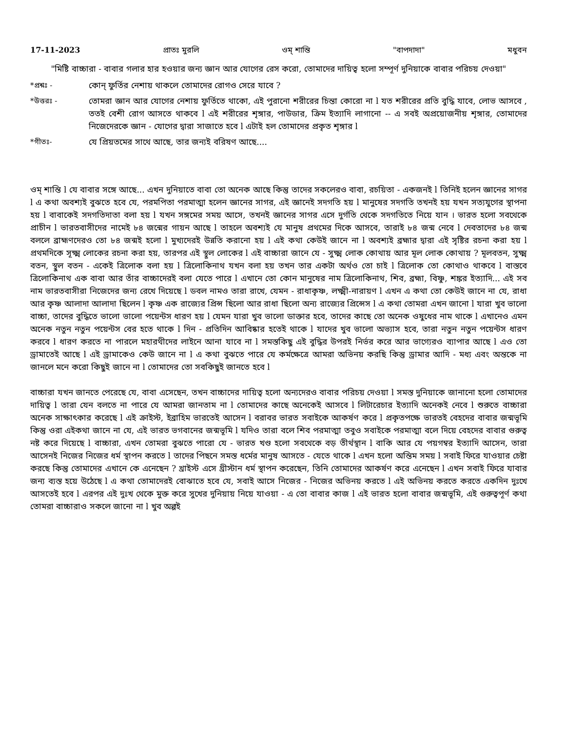17-11-2023 প্রাতঃ মুরলি ওম্ শান্তি "বাপদাদা" মধুবন
"মিষ্টি বাচ্চারা - বাবার গলার হার হওয়ার জন্য জ্ঞান আর যোগের রেস করো, তোমাদের দায়িত্ব হলো সম্পূর্ণ দুনিয়াকে বাবার পরিচয় দেওয়া"
*প্রশ্নঃ - কোন্ ফুর্তির নেশায় থাকলে তোমাদের রোগও সেরে যাবে ?
*উত্তরঃ - তোমরা জ্ঞান আর যোগের নেশায় ফুর্তিতে থাকো, এই পুরানো শরীরের চিন্তা কোরো না l যত শরীরের প্রতি বুদ্ধি যাবে, লোভ আসবে , ততই বেশী রোগ আসতে থাকবে l এই শরীরের শৃঙ্গার, পাউডার, ক্রিম ইত্যাদি লাগানো -- এ সবই অপ্রয়োজনীয় শৃঙ্গার, তোমাদের নিজেদেরকে জ্ঞান - যোগের দ্বারা সাজাতে হবে l এটাই হল তোমাদের প্রকৃত শৃঙ্গার l
*গীতঃ- যে প্রিয়তমের সাথে আছে, তার জন্যই বরিষণ আছে....
ওম্ শান্তি l যে বাবার সঙ্গে আছে... এখন দুনিয়াতে বাবা তো অনেক আছে কিন্তু তাদের সকলেরও বাবা, রচয়িতা - একজনই l তিনিই হলেন জ্ঞানের সাগর l এ কথা অবশ্যই বুঝতে হবে যে, পরমপিতা পরমাত্মা হলেন জ্ঞানের সাগর, এই জ্ঞানেই সদগতি হয় l মানুষের সদগতি তখনই হয় যখন সত্যযুগের স্থাপনা হয় l বাবাকেই সদগতিদাতা বলা হয় l যখন সঙ্গমের সময় আসে, তখনই জ্ঞানের সাগর এসে দুর্গতি থেকে সদগতিতে নিয়ে যান । ভারত হলো সবথেকে প্রাচীন l ভারতবাসীদের নামেই ৮৪ জন্মের গায়ন আছে l তাহলে অবশ্যই যে মানুষ প্রথমের দিকে আসবে, তারাই ৮৪ জন্ম নেবে l দেবতাদের ৮৪ জন্ম বললে ব্রাহ্মণদেরও তো ৮৪ জন্মই হলো l মুখ্যদেরই উন্নতি করানো হয় l এই কথা কেউই জানে না l অবশ্যই ব্রহ্মার দ্বারা এই সৃষ্টির রচনা করা হয় l প্রথমদিকে সূক্ষ্ম লোকের রচনা করা হয়, তারপর এই স্থূল লোকের l এই বাচ্চারা জানে যে - সুক্ষ্ম লোক কোথায় আর মূল লোক কোথায় ? মূলবতন, সুক্ষ্ম বতন, স্থুল বতন - একেই ত্রিলোক বলা হয় l ত্রিলোকিনাথ যখন বলা হয় তখন তার একটা অর্থও তো চাই l ত্রিলোক তো কোথাও থাকবে l বাস্তবে ত্রিলোকিনাথ এক বাবা আর তাঁর বাচ্চাদেরই বলা যেতে পারে l এখানে তো কোন মানুষের নাম ত্রিলোকিনাথ, শিব, ব্রহ্মা, বিষ্ণু, শঙ্কর ইত্যাদি... এই সব নাম ভারতবাসীরা নিজেদের জন্য রেখে দিয়েছে l ডবল নামও তারা রাখে, যেমন - রাধাকৃষ্ণ, লক্ষ্মী-নারায়ণ l এখন এ কথা তো কেউই জানে না যে, রাধা আর কৃষ্ণ আলাদা আলাদা ছিলেন l কৃষ্ণ এক রাজ্যের প্রিন্স ছিলো আর রাধা ছিলো অন্য রাজ্যের প্রিন্সেস l এ কথা তোমরা এখন জানো l যারা খুব ভালো বাচ্চা, তাদের বুদ্ধিতে ভালো ভালো পয়েন্টস ধারণ হয় l যেমন যারা খুব ভালো ডাক্তার হবে, তাদের কাছে তো অনেক ওষুধের নাম থাকে l এখানেও এমন অনেক নতুন নতুন পয়েন্টস বের হতে থাকে l দিন - প্রতিদিন আবিষ্কার হতেই থাকে l যাদের খুব ভালো অভ্যাস হবে, তারা নতুন নতুন পয়েন্টস ধারণ করবে l ধারণ করতে না পারলে মহারথীদের লাইনে আনা যাবে না l সমস্তকিছু এই বুদ্ধির উপরই নির্ভর করে আর ভাগ্যেরও ব্যাপার আছে l এও তো ড্রামাতেই আছে l এই ড্রামাকেও কেউ জানে না l এ কথা বুঝতে পারে যে কর্মক্ষেত্রে আমরা অভিনয় করছি কিন্তু ড্রামার আদি - মধ্য এবং অন্তকে না জানলে মনে করো কিছুই জানে না l তোমাদের তো সবকিছুই জানতে হবে l
বাচ্চারা যখন জানতে পেরেছে যে, বাবা এসেছেন, তখন বাচ্চাদের দায়িত্ব হলো অন্যদেরও বাবার পরিচয় দেওয়া l সমস্ত দুনিয়াকে জানানো হলো তোমাদের দায়িত্ব l তারা যেন বলতে না পারে যে আমরা জানতাম না l তোমাদের কাছে অনেকেই আসবে l লিটারেচার ইত্যাদি অনেকই নেবে l শুরুতে বাচ্চারা অনেক সাক্ষাৎকার করেছে l এই ক্রাইস্ট, ইব্রাহিম ভারতেই আসেন l বরাবর ভারত সবাইকে আকর্ষণ করে l প্রকৃতপক্ষে ভারতই বেহদের বাবার জন্মভূমি কিন্তু ওরা এইকথা জানে না যে, এই ভারত ভগবানের জন্মভূমি l যদিও তারা বলে শিব পরমাত্মা তবুও সবাইকে পরমাত্মা বলে দিয়ে বেহদের বাবার গুরুত্ব নষ্ট করে দিয়েছে l বাচ্চারা, এখন তোমরা বুঝতে পারো যে - ভারত খণ্ড হলো সবথেকে বড় তীর্থস্থান l বাকি আর যে পয়গম্বর ইত্যাদি আসেন, তারা আসেনই নিজের নিজের ধর্ম স্থাপন করতে l তাদের পিছনে সমস্ত ধর্মের মানুষ আসতে - যেতে থাকে l এখন হলো অন্তিম সময় l সবাই ফিরে যাওয়ার চেষ্টা করছে কিন্তু তোমাদের এখানে কে এনেছেন ? খ্রাইস্ট এসে খ্রীস্টান ধর্ম স্থাপন করেছেন, তিনি তোমাদের আকর্ষণ করে এনেছেন l এখন সবাই ফিরে যাবার জন্য ব্যস্ত হয়ে উঠেছে l এ কথা তোমাদেরই বোঝাতে হবে যে, সবাই আসে নিজের - নিজের অভিনয় করতে l এই অভিনয় করতে করতে একদিন দুঃখে আসতেই হবে l এরপর এই দুঃখ থেকে মুক্ত করে সুখের দুনিয়ায় নিয়ে যাওয়া - এ তো বাবার কাজ l এই ভারত হলো বাবার জন্মভূমি, এই গুরুত্বপূর্ণ কথা তোমরা বাচ্চারাও সকলে জানো না l খুব অল্পই